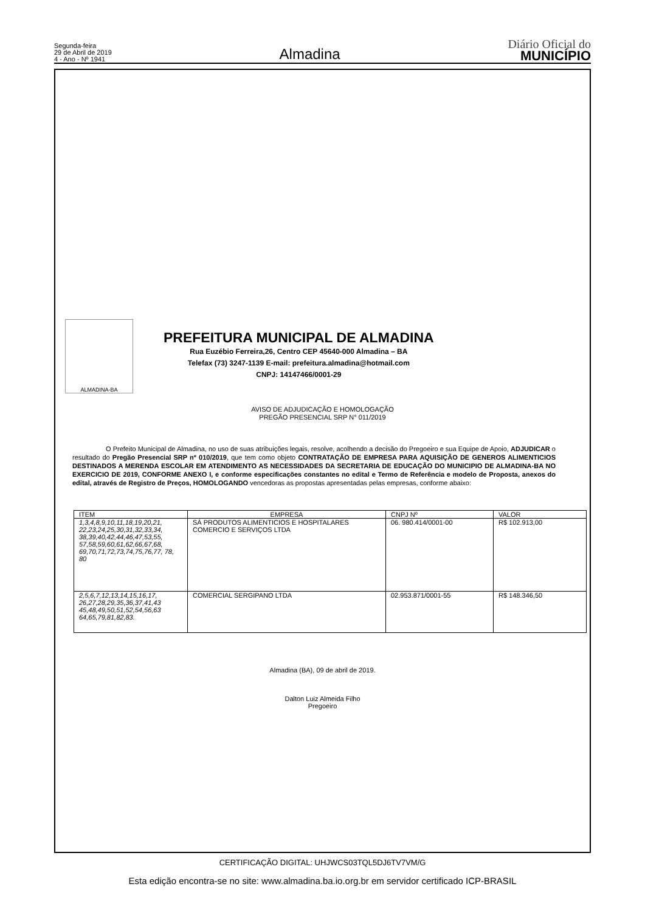Segunda-feira
29 de Abril de 2019
4 - Ano - Nº 1941
Almadina
Diário Oficial do
MUNICÍPIO
ALMADINA-BA
PREFEITURA MUNICIPAL DE ALMADINA
Rua Euzébio Ferreira,26, Centro CEP 45640-000 Almadina – BA
Telefax (73) 3247-1139 E-mail: prefeitura.almadina@hotmail.com
CNPJ: 14147466/0001-29
AVISO DE ADJUDICAÇÃO E HOMOLOGAÇÃO
PREGÃO PRESENCIAL SRP N° 011/2019
O Prefeito Municipal de Almadina, no uso de suas atribuições legais, resolve, acolhendo a decisão do Pregoeiro e sua Equipe de Apoio, ADJUDICAR o resultado do Pregão Presencial SRP nº 010/2019, que tem como objeto CONTRATAÇÃO DE EMPRESA PARA AQUISIÇÃO DE GENEROS ALIMENTICIOS DESTINADOS A MERENDA ESCOLAR EM ATENDIMENTO AS NECESSIDADES DA SECRETARIA DE EDUCAÇÃO DO MUNICIPIO DE ALMADINA-BA NO EXERCICIO DE 2019, CONFORME ANEXO I, e conforme especificações constantes no edital e Termo de Referência e modelo de Proposta, anexos do edital, através de Registro de Preços, HOMOLOGANDO vencedoras as propostas apresentadas pelas empresas, conforme abaixo:
| ITEM | EMPRESA | CNPJ Nº | VALOR |
| --- | --- | --- | --- |
| 1,3,4,8,9,10,11,18,19,20,21, 22,23,24,25,30,31,32,33,34, 38,39,40,42,44,46,47,53,55, 57,58,59,60,61,62,66,67,68, 69,70,71,72,73,74,75,76,77, 78, 80 | SÁ PRODUTOS ALIMENTICIOS E HOSPITALARES COMERCIO E SERVIÇOS LTDA | 06. 980.414/0001-00 | R$ 102.913,00 |
| 2,5,6,7,12,13,14,15,16,17, 26,27,28,29,35,36,37,41,43 45,48,49,50,51,52,54,56,63 64,65,79,81,82,83. | COMERCIAL SERGIPANO LTDA | 02.953.871/0001-55 | R$ 148.346,50 |
Almadina (BA), 09 de abril de 2019.
Dalton Luiz Almeida Filho
Pregoeiro
CERTIFICAÇÃO DIGITAL: UHJWCS03TQL5DJ6TV7VM/G
Esta edição encontra-se no site: www.almadina.ba.io.org.br em servidor certificado ICP-BRASIL